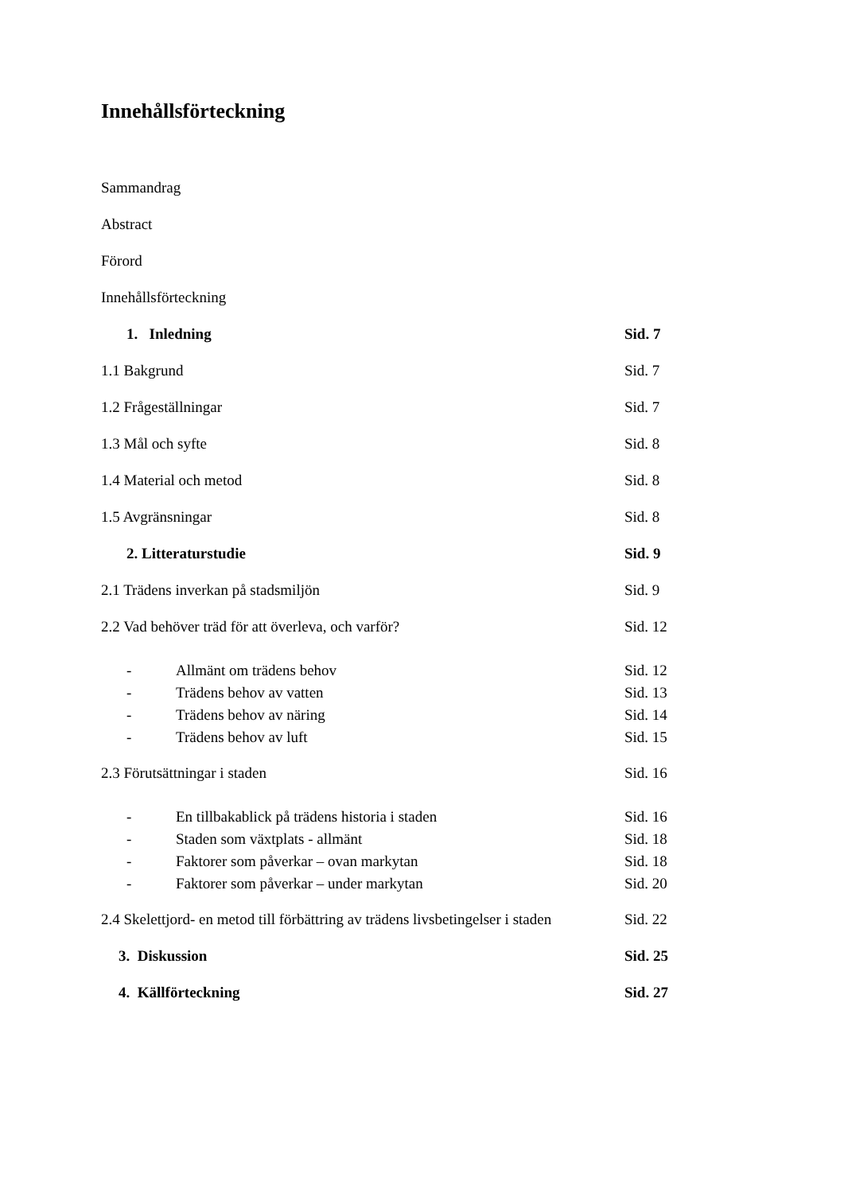Innehållsförteckning
Sammandrag
Abstract
Förord
Innehållsförteckning
1. Inledning Sid. 7
1.1 Bakgrund Sid. 7
1.2 Frågeställningar Sid. 7
1.3 Mål och syfte Sid. 8
1.4 Material och metod Sid. 8
1.5 Avgränsningar Sid. 8
2. Litteraturstudie Sid. 9
2.1 Trädens inverkan på stadsmiljön Sid. 9
2.2 Vad behöver träd för att överleva, och varför? Sid. 12
- Allmänt om trädens behov Sid. 12
- Trädens behov av vatten Sid. 13
- Trädens behov av näring Sid. 14
- Trädens behov av luft Sid. 15
2.3 Förutsättningar i staden Sid. 16
- En tillbakablick på trädens historia i staden Sid. 16
- Staden som växtplats - allmänt Sid. 18
- Faktorer som påverkar – ovan markytan Sid. 18
- Faktorer som påverkar – under markytan Sid. 20
2.4 Skelettjord- en metod till förbättring av trädens livsbetingelser i staden Sid. 22
3. Diskussion Sid. 25
4. Källförteckning Sid. 27